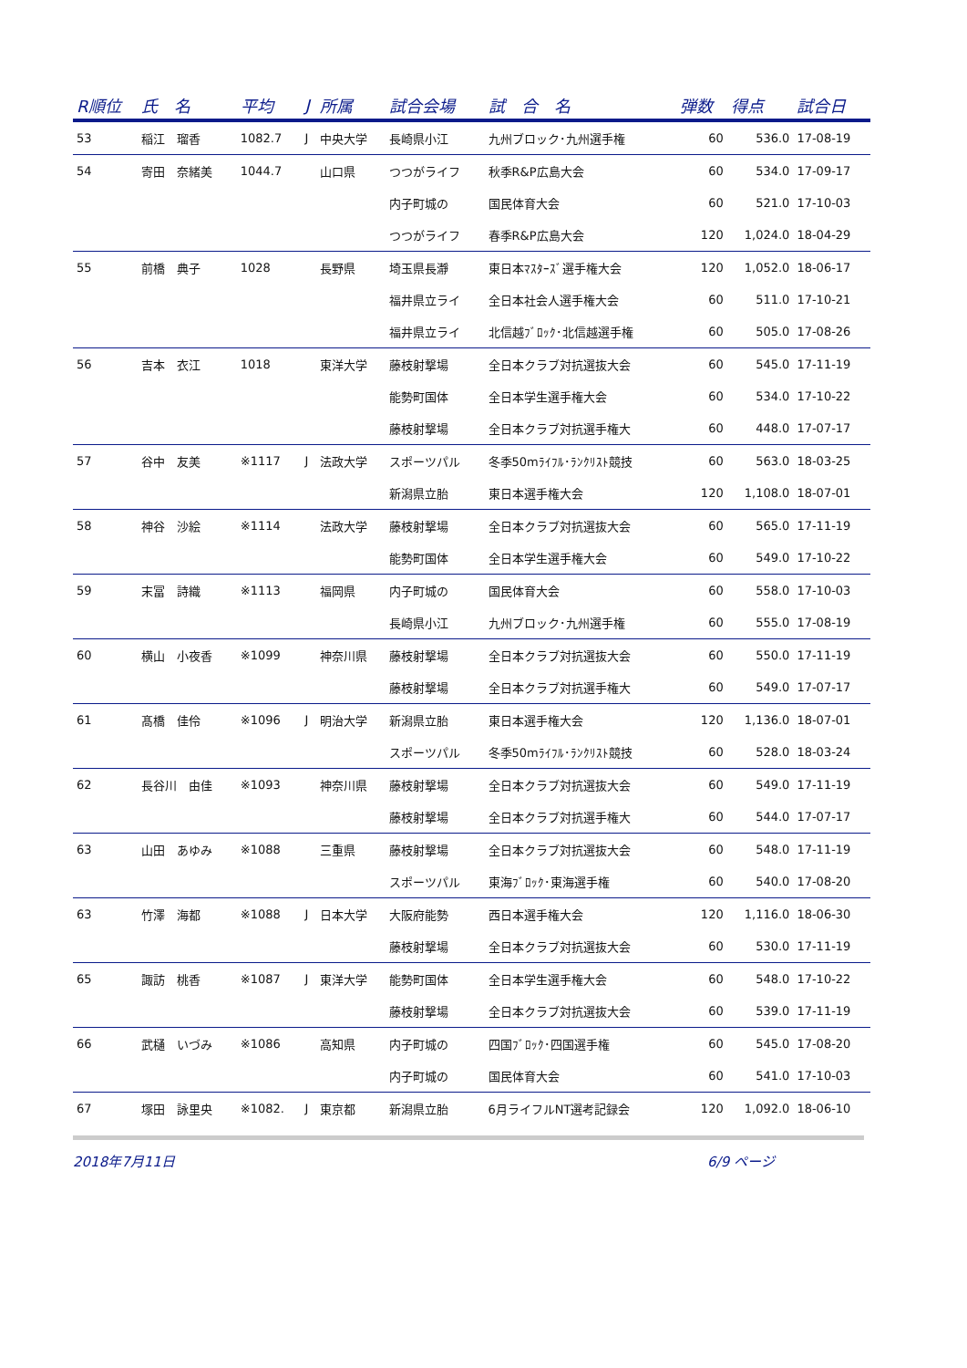| R順位 | 氏 名 | 平均 | J | 所属 | 試合会場 | 試 合 名 | 弾数 | 得点 | 試合日 |
| --- | --- | --- | --- | --- | --- | --- | --- | --- | --- |
| 53 | 稲江 瑠香 | 1082.7 | J | 中央大学 | 長崎県小江 | 九州ブロック･九州選手権 | 60 | 536.0 | 17-08-19 |
| 54 | 寄田 奈緒美 | 1044.7 | | 山口県 | つつがライフ | 秋季R&P広島大会 | 60 | 534.0 | 17-09-17 |
| | | | | | 内子町城の | 国民体育大会 | 60 | 521.0 | 17-10-03 |
| | | | | | つつがライフ | 春季R&P広島大会 | 120 | 1,024.0 | 18-04-29 |
| 55 | 前橋 典子 | 1028 | | 長野県 | 埼玉県長瀞 | 東日本ﾏｽﾀｰｽﾞ選手権大会 | 120 | 1,052.0 | 18-06-17 |
| | | | | | 福井県立ライ | 全日本社会人選手権大会 | 60 | 511.0 | 17-10-21 |
| | | | | | 福井県立ライ | 北信越ﾌﾞﾛｯｸ･北信越選手権 | 60 | 505.0 | 17-08-26 |
| 56 | 吉本 衣江 | 1018 | | 東洋大学 | 藤枝射撃場 | 全日本クラブ対抗選抜大会 | 60 | 545.0 | 17-11-19 |
| | | | | | 能勢町国体 | 全日本学生選手権大会 | 60 | 534.0 | 17-10-22 |
| | | | | | 藤枝射撃場 | 全日本クラブ対抗選手権大 | 60 | 448.0 | 17-07-17 |
| 57 | 谷中 友美 | ※1117 | J | 法政大学 | スポーツパル | 冬季50mﾗｲﾌﾙ･ﾗﾝｸﾘｽﾄ競技 | 60 | 563.0 | 18-03-25 |
| | | | | | 新潟県立胎 | 東日本選手権大会 | 120 | 1,108.0 | 18-07-01 |
| 58 | 神谷 沙絵 | ※1114 | | 法政大学 | 藤枝射撃場 | 全日本クラブ対抗選抜大会 | 60 | 565.0 | 17-11-19 |
| | | | | | 能勢町国体 | 全日本学生選手権大会 | 60 | 549.0 | 17-10-22 |
| 59 | 末冨 詩織 | ※1113 | | 福岡県 | 内子町城の | 国民体育大会 | 60 | 558.0 | 17-10-03 |
| | | | | | 長崎県小江 | 九州ブロック･九州選手権 | 60 | 555.0 | 17-08-19 |
| 60 | 横山 小夜香 | ※1099 | | 神奈川県 | 藤枝射撃場 | 全日本クラブ対抗選抜大会 | 60 | 550.0 | 17-11-19 |
| | | | | | 藤枝射撃場 | 全日本クラブ対抗選手権大 | 60 | 549.0 | 17-07-17 |
| 61 | 髙橋 佳伶 | ※1096 | J | 明治大学 | 新潟県立胎 | 東日本選手権大会 | 120 | 1,136.0 | 18-07-01 |
| | | | | | スポーツパル | 冬季50mﾗｲﾌﾙ･ﾗﾝｸﾘｽﾄ競技 | 60 | 528.0 | 18-03-24 |
| 62 | 長谷川 由佳 | ※1093 | | 神奈川県 | 藤枝射撃場 | 全日本クラブ対抗選抜大会 | 60 | 549.0 | 17-11-19 |
| | | | | | 藤枝射撃場 | 全日本クラブ対抗選手権大 | 60 | 544.0 | 17-07-17 |
| 63 | 山田 あゆみ | ※1088 | | 三重県 | 藤枝射撃場 | 全日本クラブ対抗選抜大会 | 60 | 548.0 | 17-11-19 |
| | | | | | スポーツパル | 東海ﾌﾞﾛｯｸ･東海選手権 | 60 | 540.0 | 17-08-20 |
| 63 | 竹澤 海都 | ※1088 | J | 日本大学 | 大阪府能勢 | 西日本選手権大会 | 120 | 1,116.0 | 18-06-30 |
| | | | | | 藤枝射撃場 | 全日本クラブ対抗選抜大会 | 60 | 530.0 | 17-11-19 |
| 65 | 諏訪 桃香 | ※1087 | J | 東洋大学 | 能勢町国体 | 全日本学生選手権大会 | 60 | 548.0 | 17-10-22 |
| | | | | | 藤枝射撃場 | 全日本クラブ対抗選抜大会 | 60 | 539.0 | 17-11-19 |
| 66 | 武樋 いづみ | ※1086 | | 高知県 | 内子町城の | 四国ﾌﾞﾛｯｸ･四国選手権 | 60 | 545.0 | 17-08-20 |
| | | | | | 内子町城の | 国民体育大会 | 60 | 541.0 | 17-10-03 |
| 67 | 塚田 詠里央 | ※1082. | J | 東京都 | 新潟県立胎 | 6月ライフルNT選考記録会 | 120 | 1,092.0 | 18-06-10 |
2018年7月11日 6/9 ページ